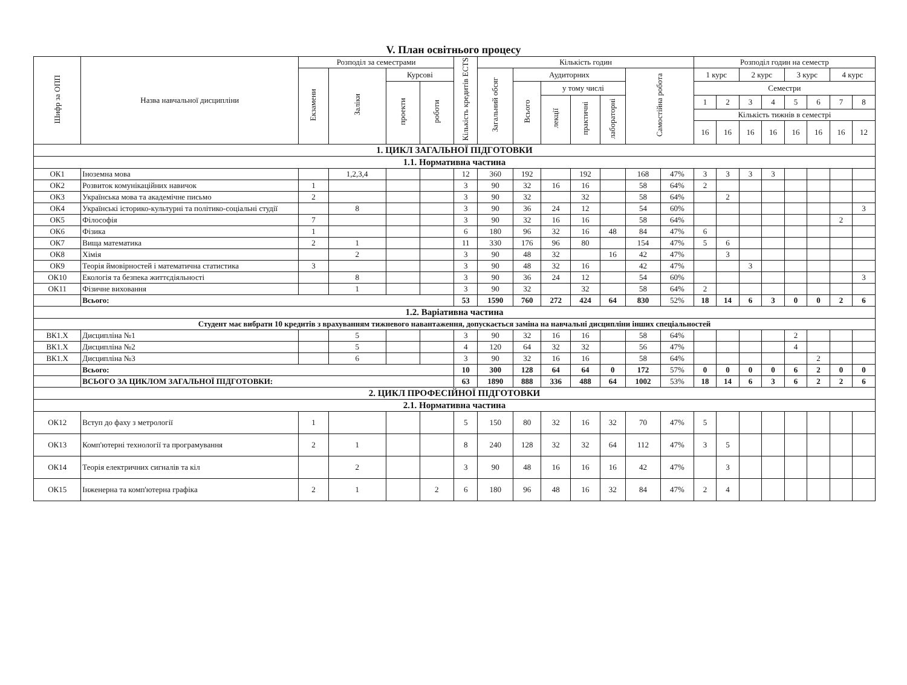V. План освітнього процесу
| Шифр за ОПП | Назва навчальної дисципліни | Розподіл за семестрами | | | | Кількість кредитів ECTS | Кількість годин | | | | | | | Розподіл годин на семестр | | | | | | | |
| --- | --- | --- | --- | --- | --- | --- | --- | --- | --- | --- | --- | --- | --- | --- | --- | --- | --- | --- | --- | --- | --- |
| | | Екзамени | Заліки | Курсові | | | Загальний обсяг | Аудиторних | | | | Самостійна робота | | 1 курс | | 2 курс | | 3 курс | | 4 курс | |
| | | | | проекти | роботи | | | Всього | у тому числі | | | | | Семестри | | | | | | | |
| | | | | | | | | | лекції | практичні | лабораторні | | | 1 | 2 | 3 | 4 | 5 | 6 | 7 | 8 |
| | | | | | | | | | | | | | | Кількість тижнів в семестрі | | | | | | | |
| | | | | | | | | | | | | | | 16 | 16 | 16 | 16 | 16 | 16 | 16 | 12 |
| 1. ЦИКЛ ЗАГАЛЬНОЇ ПІДГОТОВКИ | | | | | | | | | | | | | | | | | | | | | |
| 1.1. Нормативна частина | | | | | | | | | | | | | | | | | | | | | |
| ОК1 | Іноземна мова | | 1,2,3,4 | | | 12 | 360 | 192 | | 192 | | 168 | 47% | 3 | 3 | 3 | 3 | | | | |
| ОК2 | Розвиток комунікаційних навичок | 1 | | | | 3 | 90 | 32 | 16 | 16 | | 58 | 64% | 2 | | | | | | | |
| ОК3 | Українська мова та академічне письмо | 2 | | | | 3 | 90 | 32 | | 32 | | 58 | 64% | | 2 | | | | | | |
| ОК4 | Українські історико-культурні та політико-соціальні студії | | 8 | | | 3 | 90 | 36 | 24 | 12 | | 54 | 60% | | | | | | | | 3 |
| ОК5 | Філософія | 7 | | | | 3 | 90 | 32 | 16 | 16 | | 58 | 64% | | | | | | | 2 | |
| ОК6 | Фізика | 1 | | | | 6 | 180 | 96 | 32 | 16 | 48 | 84 | 47% | 6 | | | | | | | |
| ОК7 | Вища математика | 2 | 1 | | | 11 | 330 | 176 | 96 | 80 | | 154 | 47% | 5 | 6 | | | | | | |
| ОК8 | Хімія | | 2 | | | 3 | 90 | 48 | 32 | | 16 | 42 | 47% | | 3 | | | | | | |
| ОК9 | Теорія ймовірностей і математична статистика | 3 | | | | 3 | 90 | 48 | 32 | 16 | | 42 | 47% | | | 3 | | | | | |
| ОК10 | Екологія та безпека життєдіяльності | | 8 | | | 3 | 90 | 36 | 24 | 12 | | 54 | 60% | | | | | | | | 3 |
| ОК11 | Фізичне виховання | | 1 | | | 3 | 90 | 32 | | 32 | | 58 | 64% | 2 | | | | | | | |
| | Всього: | | | | | 53 | 1590 | 760 | 272 | 424 | 64 | 830 | 52% | 18 | 14 | 6 | 3 | 0 | 0 | 2 | 6 |
| 1.2. Варіативна частина | | | | | | | | | | | | | | | | | | | | | |
| Студент має вибрати 10 кредитів з врахуванням тижневого навантаження, допускається заміна на навчальні дисципліни інших спеціальностей | | | | | | | | | | | | | | | | | | | | | |
| ВК1.Х | Дисципліна №1 | | 5 | | | 3 | 90 | 32 | 16 | 16 | | 58 | 64% | | | | | 2 | | | |
| ВК1.Х | Дисципліна №2 | | 5 | | | 4 | 120 | 64 | 32 | 32 | | 56 | 47% | | | | | 4 | | | |
| ВК1.Х | Дисципліна №3 | | 6 | | | 3 | 90 | 32 | 16 | 16 | | 58 | 64% | | | | | | 2 | | |
| | Всього: | | | | | 10 | 300 | 128 | 64 | 64 | 0 | 172 | 57% | 0 | 0 | 0 | 0 | 6 | 2 | 0 | 0 |
| | ВСЬОГО ЗА ЦИКЛОМ ЗАГАЛЬНОЇ ПІДГОТОВКИ: | | | | | 63 | 1890 | 888 | 336 | 488 | 64 | 1002 | 53% | 18 | 14 | 6 | 3 | 6 | 2 | 2 | 6 |
| 2. ЦИКЛ ПРОФЕСІЙНОЇ ПІДГОТОВКИ | | | | | | | | | | | | | | | | | | | | | |
| 2.1. Нормативна частина | | | | | | | | | | | | | | | | | | | | | |
| ОК12 | Вступ до фаху з метрології | 1 | | | | 5 | 150 | 80 | 32 | 16 | 32 | 70 | 47% | 5 | | | | | | | |
| ОК13 | Комп'ютерні технології та програмування | 2 | 1 | | | 8 | 240 | 128 | 32 | 32 | 64 | 112 | 47% | 3 | 5 | | | | | | |
| ОК14 | Теорія електричних сигналів та кіл | | 2 | | | 3 | 90 | 48 | 16 | 16 | 16 | 42 | 47% | | 3 | | | | | | |
| ОК15 | Інженерна та комп'ютерна графіка | 2 | 1 | | 2 | 6 | 180 | 96 | 48 | 16 | 32 | 84 | 47% | 2 | 4 | | | | | | |